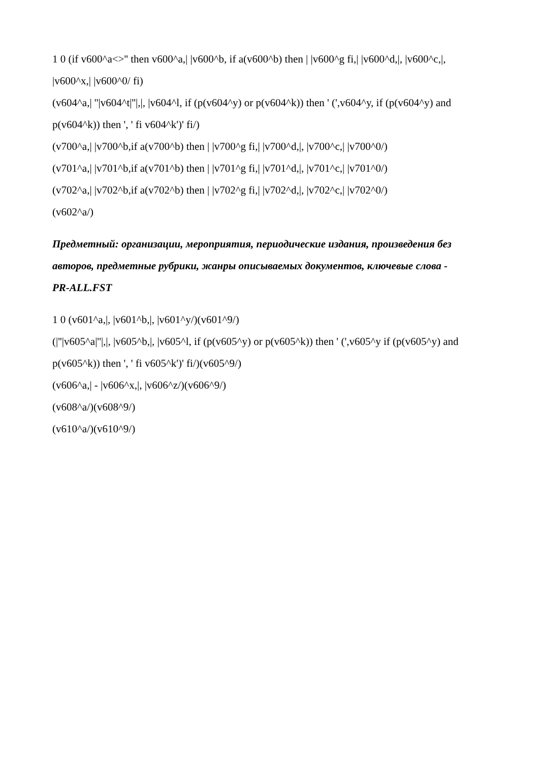1 0 (if v600^a<>'' then v600^a,| |v600^b, if a(v600^b) then | |v600^g fi,| |v600^d,|, |v600^c,|, |v600^x,| |v600^0/ fi)
(v604^a,| ''|v604^t|''|,|, |v604^l, if (p(v604^y) or p(v604^k)) then ' (',v604^y, if (p(v604^y) and p(v604^k)) then ', ' fi v604^k')' fi/)
(v700^a,| |v700^b,if a(v700^b) then | |v700^g fi,| |v700^d,|, |v700^c,| |v700^0/)
(v701^a,| |v701^b,if a(v701^b) then | |v701^g fi,| |v701^d,|, |v701^c,| |v701^0/)
(v702^a,| |v702^b,if a(v702^b) then | |v702^g fi,| |v702^d,|, |v702^c,| |v702^0/)
(v602^a/)
Предметный: организации, мероприятия, периодические издания, произведения без авторов, предметные рубрики, жанры описываемых документов, ключевые слова - PR-ALL.FST
1 0 (v601^a,|, |v601^b,|, |v601^y/)(v601^9/)
(|''|v605^a|''|,|, |v605^b,|, |v605^l, if (p(v605^y) or p(v605^k)) then ' (',v605^y if (p(v605^y) and p(v605^k)) then ', ' fi v605^k')' fi/)(v605^9/)
(v606^a,| - |v606^x,|, |v606^z/)(v606^9/)
(v608^a/)(v608^9/)
(v610^a/)(v610^9/)